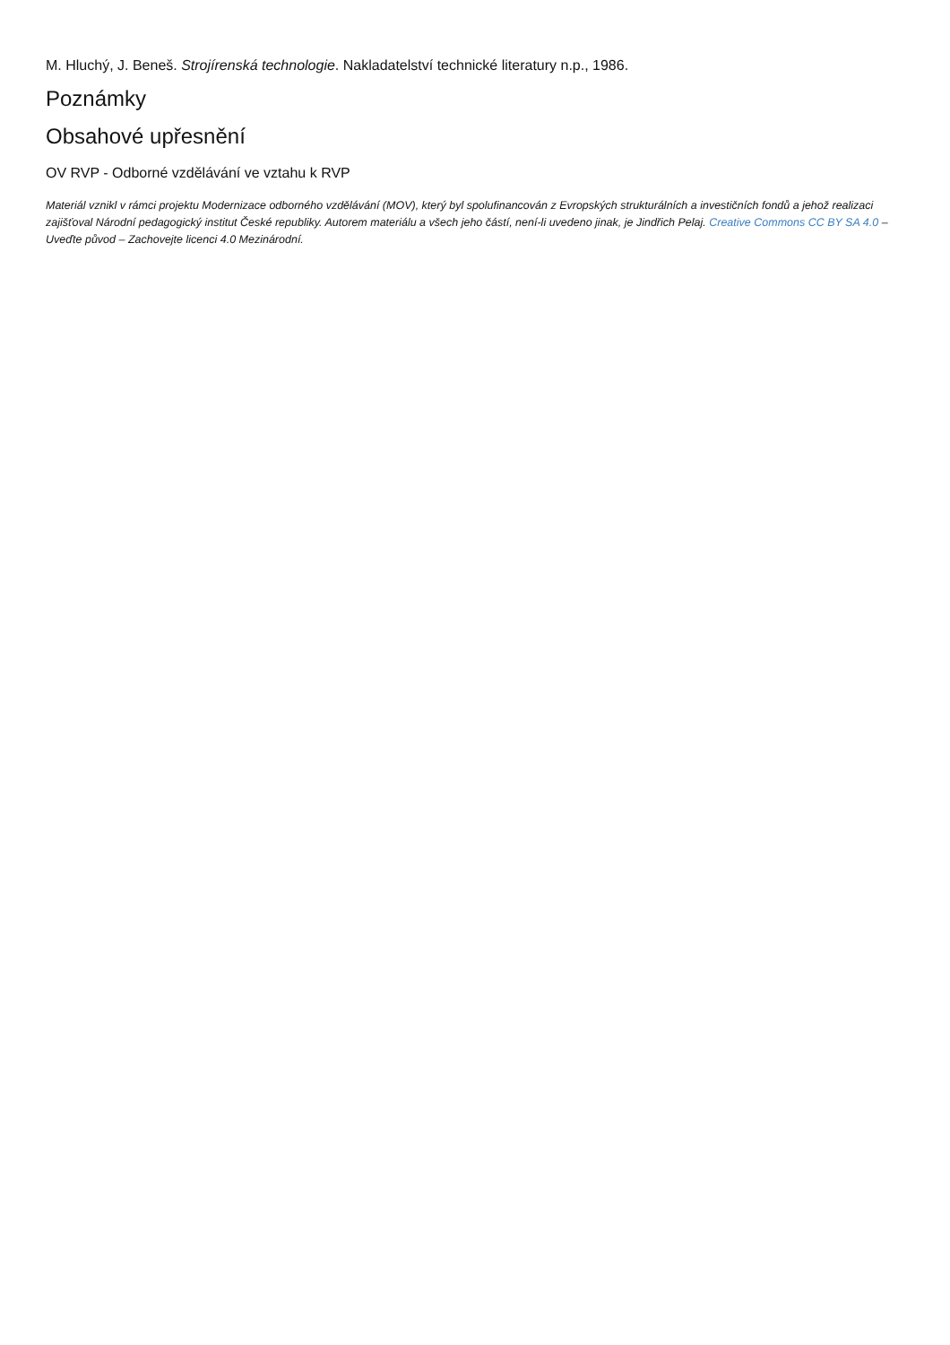M. Hluchý, J. Beneš. Strojírenská technologie. Nakladatelství technické literatury n.p., 1986.
Poznámky
Obsahové upřesnění
OV RVP - Odborné vzdělávání ve vztahu k RVP
Materiál vznikl v rámci projektu Modernizace odborného vzdělávání (MOV), který byl spolufinancován z Evropských strukturálních a investičních fondů a jehož realizaci zajišťoval Národní pedagogický institut České republiky. Autorem materiálu a všech jeho částí, není-li uvedeno jinak, je Jindřich Pelaj. Creative Commons CC BY SA 4.0 – Uveďte původ – Zachovejte licenci 4.0 Mezinárodní.